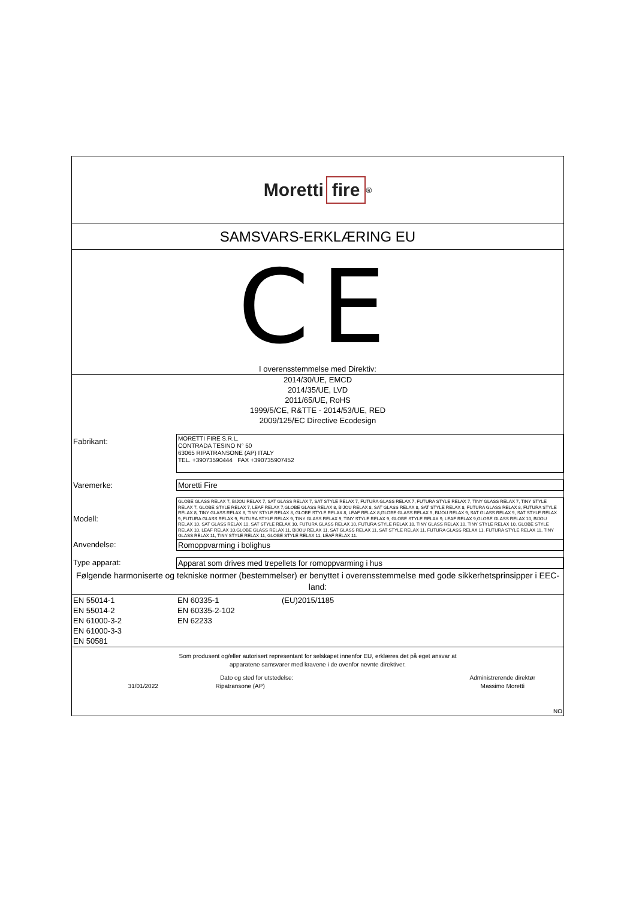Moretti fire<sup>®</sup>
SAMSVARS-ERKLÆRING EU
CE
I overensstemmelse med Direktiv:
2014/30/UE, EMCD
2014/35/UE, LVD
2011/65/UE, RoHS
1999/5/CE, R&TTE - 2014/53/UE, RED
2009/125/EC Directive Ecodesign
| Fabrikant: | MORETTI FIRE S.R.L. CONTRADA TESINO N° 50 63065 RIPATRANSONE (AP) ITALY TEL. +39073590444 FAX +390735907452 |
| Varemerke: | Moretti Fire |
| Modell: | GLOBE GLASS RELAX 7, BIJOU RELAX 7, SAT GLASS RELAX 7, SAT STYLE RELAX 7, FUTURA GLASS RELAX 7, FUTURA STYLE RELAX 7, TINY GLASS RELAX 7, TINY STYLE RELAX 7, GLOBE STYLE RELAX 7, LEAF RELAX 7,GLOBE GLASS RELAX 8, BIJOU RELAX 8, SAT GLASS RELAX 8, SAT STYLE RELAX 8, FUTURA GLASS RELAX 8, FUTURA STYLE RELAX 8, TINY GLASS RELAX 8, TINY STYLE RELAX 8, GLOBE STYLE RELAX 8, LEAF RELAX 8,GLOBE GLASS RELAX 9, BIJOU RELAX 9, SAT GLASS RELAX 9, SAT STYLE RELAX 9, FUTURA GLASS RELAX 9, FUTURA STYLE RELAX 9, TINY GLASS RELAX 9, TINY STYLE RELAX 9, GLOBE STYLE RELAX 9, LEAF RELAX 9,GLOBE GLASS RELAX 10, BIJOU RELAX 10, SAT GLASS RELAX 10, SAT STYLE RELAX 10, FUTURA GLASS RELAX 10, FUTURA STYLE RELAX 10, TINY GLASS RELAX 10, TINY STYLE RELAX 10, GLOBE STYLE RELAX 10, LEAF RELAX 10,GLOBE GLASS RELAX 11, BIJOU RELAX 11, SAT GLASS RELAX 11, SAT STYLE RELAX 11, FUTURA GLASS RELAX 11, FUTURA STYLE RELAX 11, TINY GLASS RELAX 11, TINY STYLE RELAX 11, GLOBE STYLE RELAX 11, LEAF RELAX 11. |
| Anvendelse: | Romoppvarming i bolighus |
| Type apparat: | Apparat som drives med trepellets for romoppvarming i hus |
Følgende harmoniserte og tekniske normer (bestemmelser) er benyttet i overensstemmelse med gode sikkerhetsprinsipper i EEC-land:
| EN 55014-1 EN 55014-2 EN 61000-3-2 EN 61000-3-3 EN 50581 | EN 60335-1 EN 60335-2-102 EN 62233 | (EU)2015/1185 |
Som produsent og/eller autorisert representant for selskapet innenfor EU, erklæres det på eget ansvar at
apparatene samsvarer med kravene i de ovenfor nevnte direktiver.
| Dato og sted for utstedelse: | | Administrerende direktør |
| 31/01/2022 | Ripatransone (AP) | Massimo Moretti |
| NO | | |